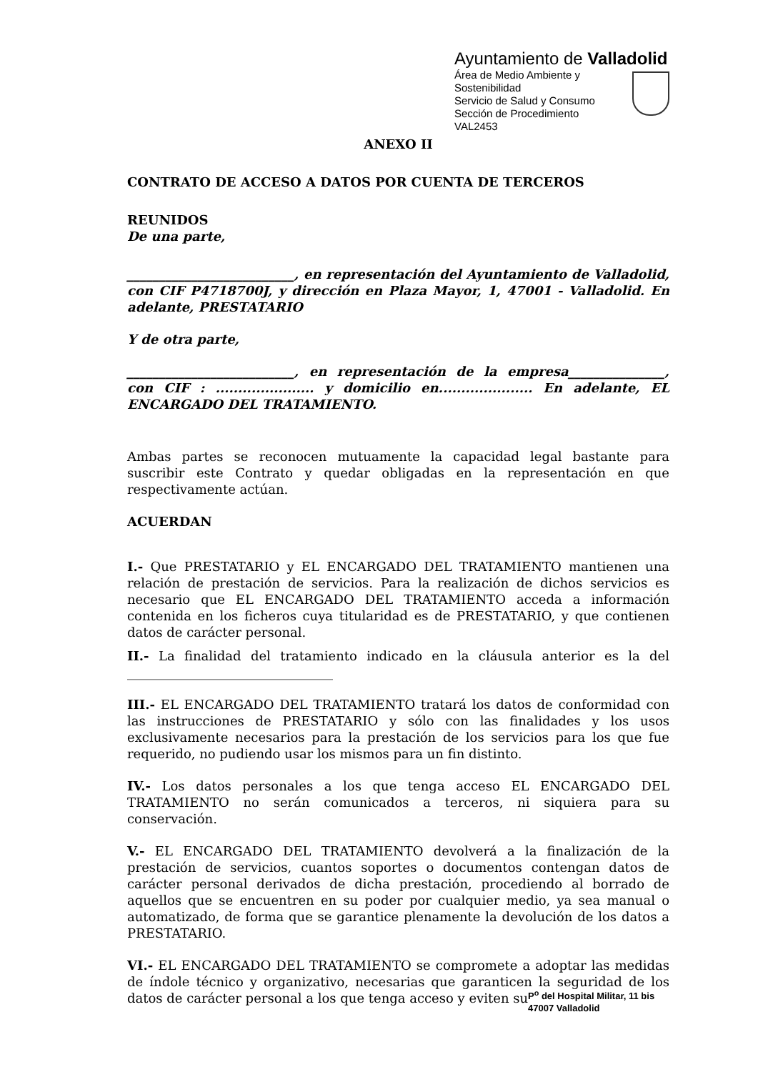Ayuntamiento de Valladolid
Área de Medio Ambiente y
Sostenibilidad
Servicio de Salud y Consumo
Sección de Procedimiento
VAL2453
ANEXO II
CONTRATO DE ACCESO A DATOS POR CUENTA DE TERCEROS
REUNIDOS
De una parte,
__________________________, en representación del Ayuntamiento de Valladolid, con CIF P4718700J, y dirección en Plaza Mayor, 1, 47001 - Valladolid. En adelante, PRESTATARIO
Y de otra parte,
__________________________, en representación de la empresa_______________, con CIF : ...................... y domicilio en..................... En adelante, EL ENCARGADO DEL TRATAMIENTO.
Ambas partes se reconocen mutuamente la capacidad legal bastante para suscribir este Contrato y quedar obligadas en la representación en que respectivamente actúan.
ACUERDAN
I.- Que PRESTATARIO y EL ENCARGADO DEL TRATAMIENTO mantienen una relación de prestación de servicios. Para la realización de dichos servicios es necesario que EL ENCARGADO DEL TRATAMIENTO acceda a información contenida en los ficheros cuya titularidad es de PRESTATARIO, y que contienen datos de carácter personal.
II.- La finalidad del tratamiento indicado en la cláusula anterior es la del ________________________________
III.- EL ENCARGADO DEL TRATAMIENTO tratará los datos de conformidad con las instrucciones de PRESTATARIO y sólo con las finalidades y los usos exclusivamente necesarios para la prestación de los servicios para los que fue requerido, no pudiendo usar los mismos para un fin distinto.
IV.- Los datos personales a los que tenga acceso EL ENCARGADO DEL TRATAMIENTO no serán comunicados a terceros, ni siquiera para su conservación.
V.- EL ENCARGADO DEL TRATAMIENTO devolverá a la finalización de la prestación de servicios, cuantos soportes o documentos contengan datos de carácter personal derivados de dicha prestación, procediendo al borrado de aquellos que se encuentren en su poder por cualquier medio, ya sea manual o automatizado, de forma que se garantice plenamente la devolución de los datos a PRESTATARIO.
VI.- EL ENCARGADO DEL TRATAMIENTO se compromete a adoptar las medidas de índole técnico y organizativo, necesarias que garanticen la seguridad de los datos de carácter personal a los que tenga acceso y eviten su
P<sup>o</sup> del Hospital Militar, 11 bis
47007 Valladolid